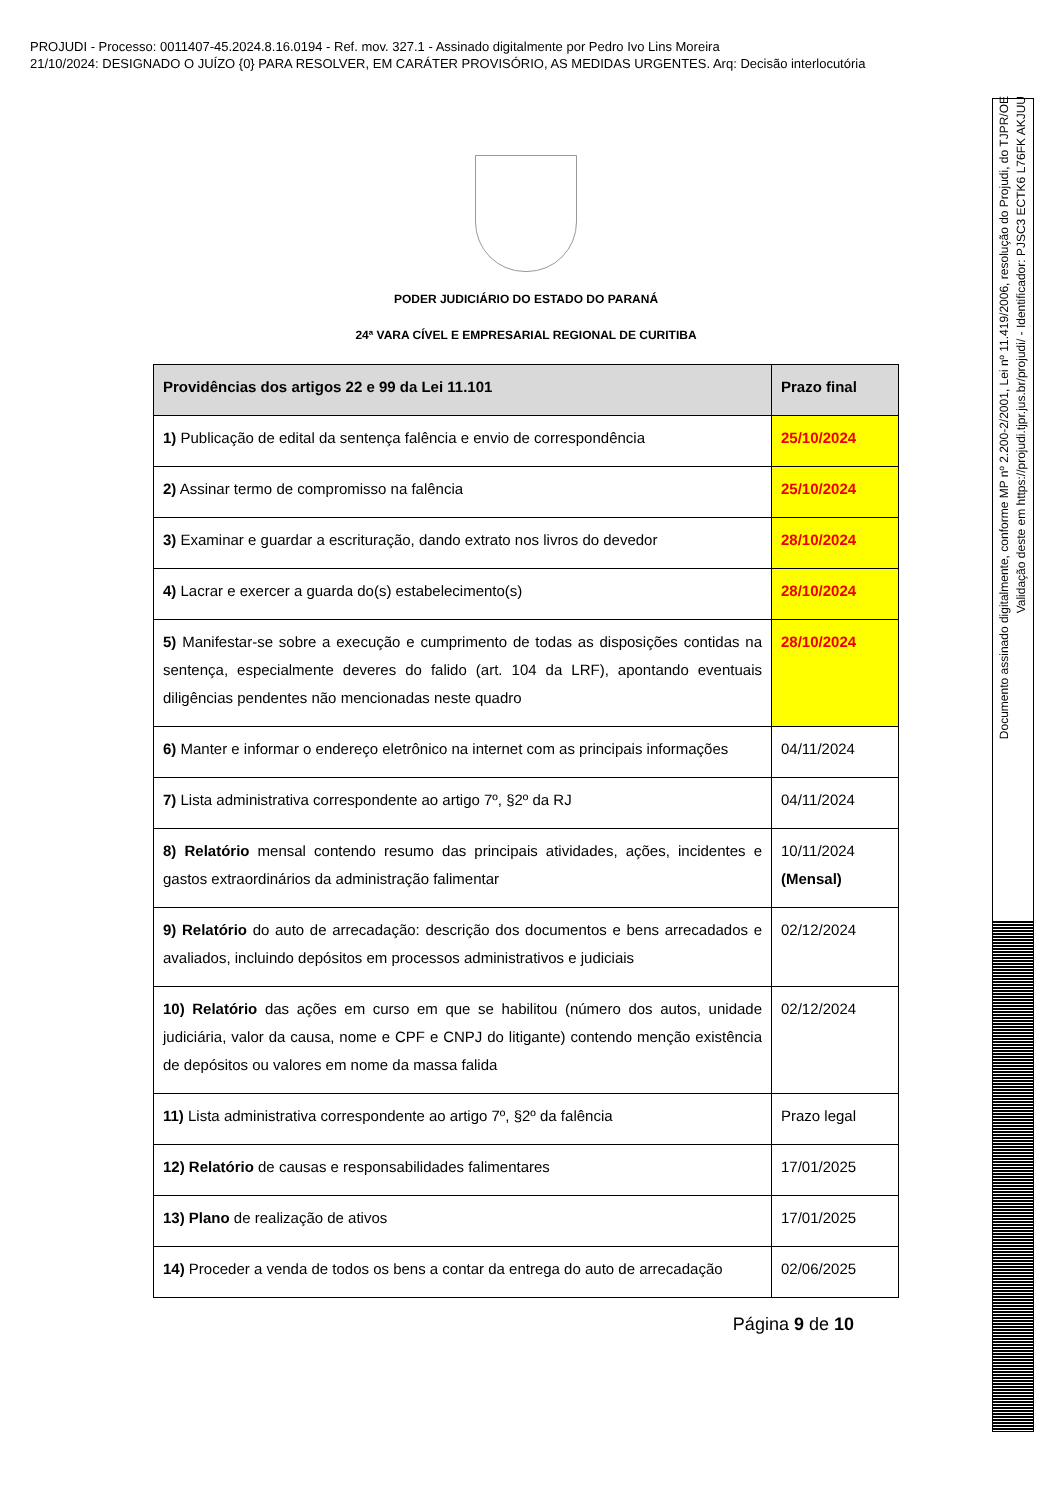PROJUDI - Processo: 0011407-45.2024.8.16.0194 - Ref. mov. 327.1 - Assinado digitalmente por Pedro Ivo Lins Moreira
21/10/2024: DESIGNADO O JUÍZO {0} PARA RESOLVER, EM CARÁTER PROVISÓRIO, AS MEDIDAS URGENTES. Arq: Decisão interlocutória
PODER JUDICIÁRIO DO ESTADO DO PARANÁ
24ª VARA CÍVEL E EMPRESARIAL REGIONAL DE CURITIBA
| Providências dos artigos 22 e 99 da Lei 11.101 | Prazo final |
| --- | --- |
| 1) Publicação de edital da sentença falência e envio de correspondência | 25/10/2024 |
| 2) Assinar termo de compromisso na falência | 25/10/2024 |
| 3) Examinar e guardar a escrituração, dando extrato nos livros do devedor | 28/10/2024 |
| 4) Lacrar e exercer a guarda do(s) estabelecimento(s) | 28/10/2024 |
| 5) Manifestar-se sobre a execução e cumprimento de todas as disposições contidas na sentença, especialmente deveres do falido (art. 104 da LRF), apontando eventuais diligências pendentes não mencionadas neste quadro | 28/10/2024 |
| 6) Manter e informar o endereço eletrônico na internet com as principais informações | 04/11/2024 |
| 7) Lista administrativa correspondente ao artigo 7º, §2º da RJ | 04/11/2024 |
| 8) Relatório mensal contendo resumo das principais atividades, ações, incidentes e gastos extraordinários da administração falimentar | 10/11/2024 (Mensal) |
| 9) Relatório do auto de arrecadação: descrição dos documentos e bens arrecadados e avaliados, incluindo depósitos em processos administrativos e judiciais | 02/12/2024 |
| 10) Relatório das ações em curso em que se habilitou (número dos autos, unidade judiciária, valor da causa, nome e CPF e CNPJ do litigante) contendo menção existência de depósitos ou valores em nome da massa falida | 02/12/2024 |
| 11) Lista administrativa correspondente ao artigo 7º, §2º da falência | Prazo legal |
| 12) Relatório de causas e responsabilidades falimentares | 17/01/2025 |
| 13) Plano de realização de ativos | 17/01/2025 |
| 14) Proceder a venda de todos os bens a contar da entrega do auto de arrecadação | 02/06/2025 |
Página 9 de 10
Documento assinado digitalmente, conforme MP nº 2.200-2/2001, Lei nº 11.419/2006, resolução do Projudi, do TJPR/OE
Validação deste em https://projudi.tjpr.jus.br/projudi/ - Identificador: PJSC3 ECTK6 L76FK AKJUU